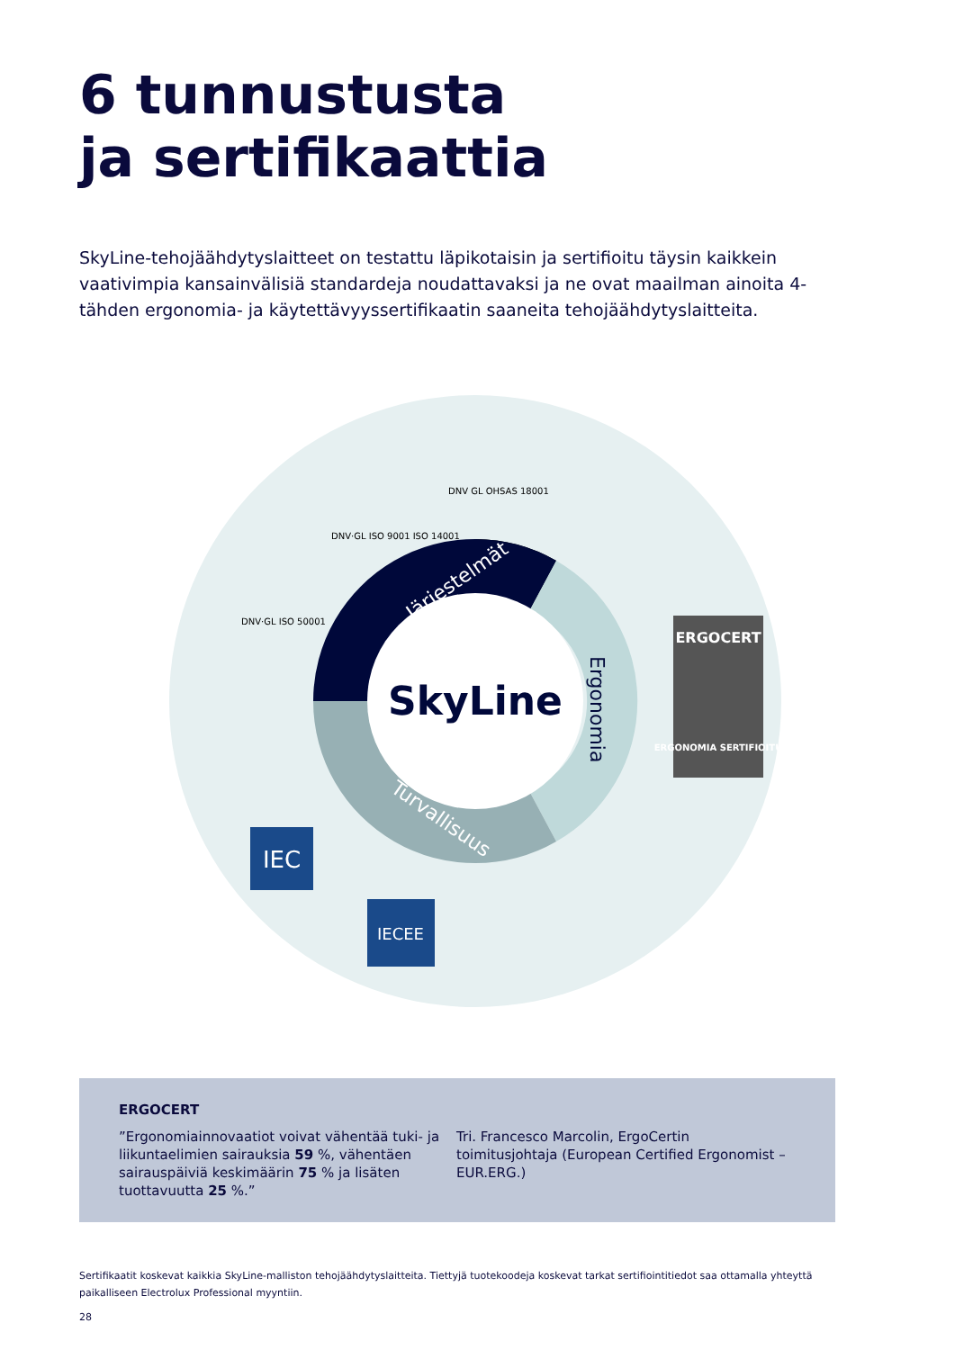6 tunnustusta
ja sertifikaattia
SkyLine-tehojäähdytyslaitteet on testattu läpikotaisin ja sertifioitu täysin kaikkein vaativimpia kansainvälisiä standardeja noudattavaksi ja ne ovat maailman ainoita 4-tähden ergonomia- ja käytettävyyssertifikaatin saaneita tehojäähdytyslaitteita.
SkyLine
Järjestelmät
Ergonomia
Turvallisuus
DNV·GL ISO 50001
DNV·GL ISO 9001 ISO 14001
DNV GL OHSAS 18001
ERGOCERT
ERGONOMIA SERTIFIOITU
IEC
IECEE
ERGOCERT
”Ergonomiainnovaatiot voivat vähentää tuki- ja liikuntaelimien sairauksia 59 %, vähentäen sairauspäiviä keskimäärin 75 % ja lisäten tuottavuutta 25 %.”
Tri. Francesco Marcolin, ErgoCertin toimitusjohtaja (European Certified Ergonomist – EUR.ERG.)
Sertifikaatit koskevat kaikkia SkyLine-malliston tehojäähdytyslaitteita. Tiettyjä tuotekoodeja koskevat tarkat sertifiointitiedot saa ottamalla yhteyttä paikalliseen Electrolux Professional myyntiin.
28